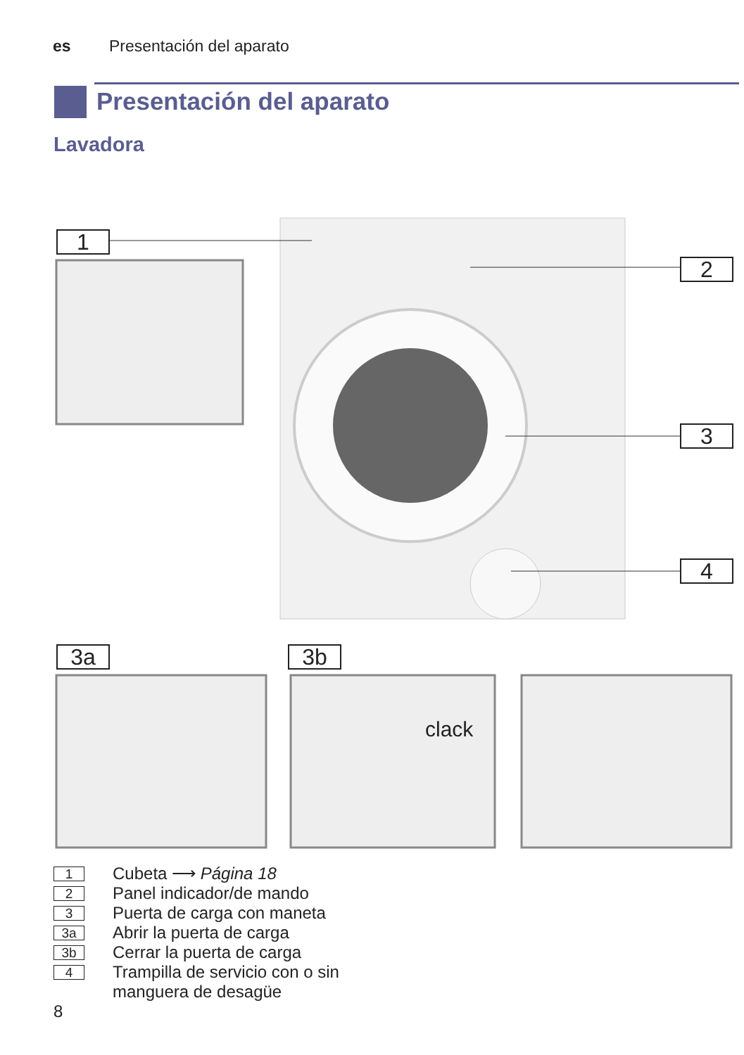es Presentación del aparato
Presentación del aparato
Lavadora
1
2
3
4
3a 3b
clack
1
Cubeta ⟶ Página 18
2
Panel indicador/de mando
3
Puerta de carga con maneta
3a
Abrir la puerta de carga
3b
Cerrar la puerta de carga
4
Trampilla de servicio con o sin
manguera de desagüe
8